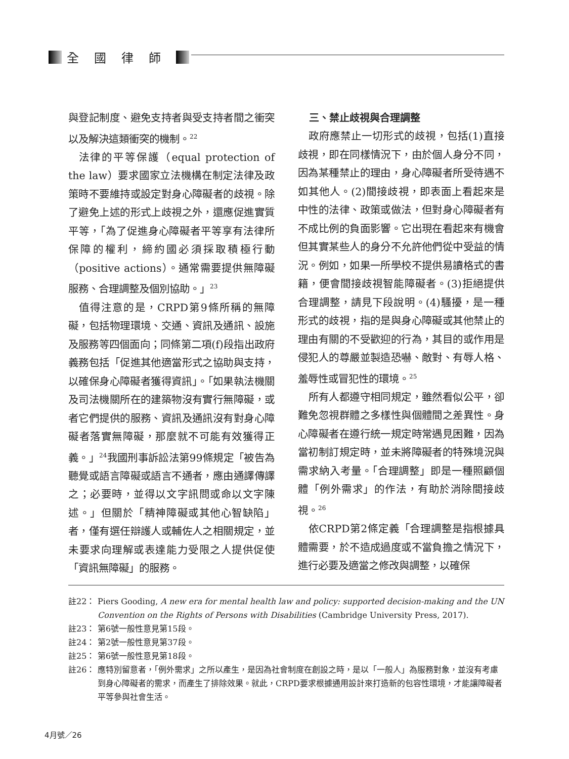全國律師
與登記制度、避免支持者與受支持者間之衝突以及解決這類衝突的機制。<sup>22</sup>
法律的平等保護（equal protection of the law）要求國家立法機構在制定法律及政策時不要維持或設定對身心障礙者的歧視。除了避免上述的形式上歧視之外，還應促進實質平等，「為了促進身心障礙者平等享有法律所保障的權利，締約國必須採取積極行動（positive actions）。通常需要提供無障礙服務、合理調整及個別協助。」<sup>23</sup>
值得注意的是，CRPD第9條所稱的無障礙，包括物理環境、交通、資訊及通訊、設施及服務等四個面向；同條第二項(f)段指出政府義務包括「促進其他適當形式之協助與支持，以確保身心障礙者獲得資訊」。「如果執法機關及司法機關所在的建築物沒有實行無障礙，或者它們提供的服務、資訊及通訊沒有對身心障礙者落實無障礙，那麼就不可能有效獲得正義。」<sup>24</sup>我國刑事訴訟法第99條規定「被告為聽覺或語言障礙或語言不通者，應由通譯傳譯之；必要時，並得以文字訊問或命以文字陳述。」但關於「精神障礙或其他心智缺陷」者，僅有選任辯護人或輔佐人之相關規定，並未要求向理解或表達能力受限之人提供促使「資訊無障礙」的服務。
三、禁止歧視與合理調整
政府應禁止一切形式的歧視，包括(1)直接歧視，即在同樣情況下，由於個人身分不同，因為某種禁止的理由，身心障礙者所受待遇不如其他人。(2)間接歧視，即表面上看起來是中性的法律、政策或做法，但對身心障礙者有不成比例的負面影響。它出現在看起來有機會但其實某些人的身分不允許他們從中受益的情況。例如，如果一所學校不提供易讀格式的書籍，便會間接歧視智能障礙者。(3)拒絕提供合理調整，請見下段說明。(4)騷擾，是一種形式的歧視，指的是與身心障礙或其他禁止的理由有關的不受歡迎的行為，其目的或作用是侵犯人的尊嚴並製造恐嚇、敵對、有辱人格、羞辱性或冒犯性的環境。<sup>25</sup>
所有人都遵守相同規定，雖然看似公平，卻難免忽視群體之多樣性與個體間之差異性。身心障礙者在遵行統一規定時常遇見困難，因為當初制訂規定時，並未將障礙者的特殊境況與需求納入考量。「合理調整」即是一種照顧個體「例外需求」的作法，有助於消除間接歧視。<sup>26</sup>
依CRPD第2條定義「合理調整是指根據具體需要，於不造成過度或不當負擔之情況下，進行必要及適當之修改與調整，以確保
註22： Piers Gooding, A new era for mental health law and policy: supported decision-making and the UN Convention on the Rights of Persons with Disabilities (Cambridge University Press, 2017).
註23： 第6號一般性意見第15段。
註24： 第2號一般性意見第37段。
註25： 第6號一般性意見第18段。
註26： 應特別留意者，「例外需求」之所以產生，是因為社會制度在創設之時，是以「一般人」為服務對象，並沒有考慮到身心障礙者的需求，而產生了排除效果。就此，CRPD要求根據通用設計來打造新的包容性環境，才能讓障礙者平等參與社會生活。
4月號／26